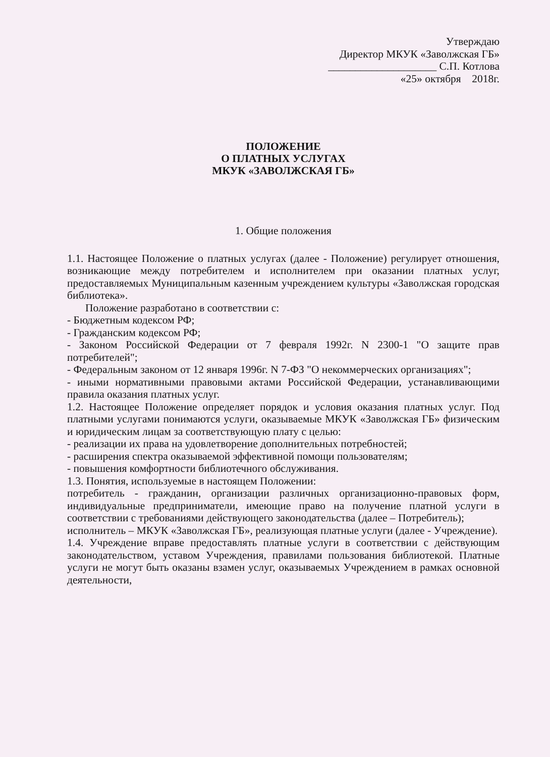Утверждаю
Директор МКУК «Заволжская ГБ»
____________________ С.П. Котлова
«25» октября 2018г.
ПОЛОЖЕНИЕ
О ПЛАТНЫХ УСЛУГАХ
МКУК «ЗАВОЛЖСКАЯ ГБ»
1. Общие положения
1.1. Настоящее Положение о платных услугах (далее - Положение) регулирует отношения, возникающие между потребителем и исполнителем при оказании платных услуг, предоставляемых Муниципальным казенным учреждением культуры «Заволжская городская библиотека».
Положение разработано в соответствии с:
- Бюджетным кодексом РФ;
- Гражданским кодексом РФ;
- Законом Российской Федерации от 7 февраля 1992г. N 2300-1 "О защите прав потребителей";
- Федеральным законом от 12 января 1996г. N 7-ФЗ "О некоммерческих организациях";
- иными нормативными правовыми актами Российской Федерации, устанавливающими правила оказания платных услуг.
1.2. Настоящее Положение определяет порядок и условия оказания платных услуг. Под платными услугами понимаются услуги, оказываемые МКУК «Заволжская ГБ» физическим и юридическим лицам за соответствующую плату с целью:
- реализации их права на удовлетворение дополнительных потребностей;
- расширения спектра оказываемой эффективной помощи пользователям;
- повышения комфортности библиотечного обслуживания.
1.3. Понятия, используемые в настоящем Положении:
потребитель - гражданин, организации различных организационно-правовых форм, индивидуальные предприниматели, имеющие право на получение платной услуги в соответствии с требованиями действующего законодательства (далее – Потребитель);
исполнитель – МКУК «Заволжская ГБ», реализующая платные услуги (далее - Учреждение).
1.4. Учреждение вправе предоставлять платные услуги в соответствии с действующим законодательством, уставом Учреждения, правилами пользования библиотекой. Платные услуги не могут быть оказаны взамен услуг, оказываемых Учреждением в рамках основной деятельности,